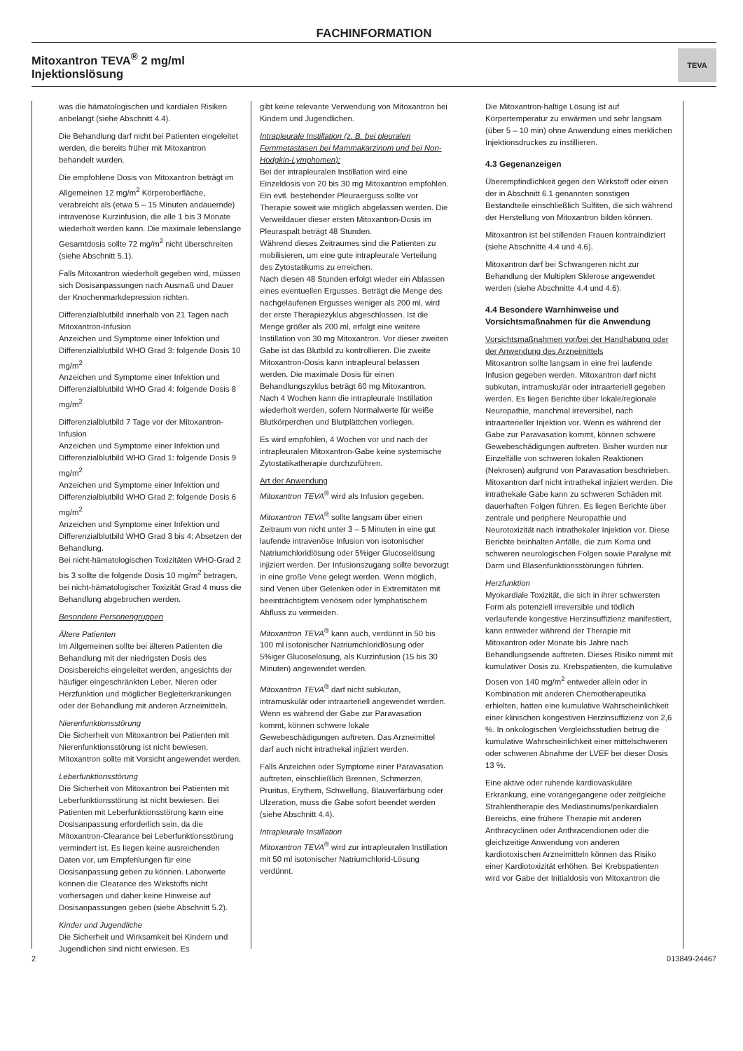FACHINFORMATION
Mitoxantron TEVA<sup>®</sup> 2 mg/ml
Injektionslösung
TEVA
was die hämatologischen und kardialen Risiken anbelangt (siehe Abschnitt 4.4).
Die Behandlung darf nicht bei Patienten eingeleitet werden, die bereits früher mit Mitoxantron behandelt wurden.
Die empfohlene Dosis von Mitoxantron beträgt im Allgemeinen 12 mg/m<sup>2</sup> Körperoberfläche, verabreicht als (etwa 5 – 15 Minuten andauernde) intravenöse Kurzinfusion, die alle 1 bis 3 Monate wiederholt werden kann. Die maximale lebenslange Gesamtdosis sollte 72 mg/m<sup>2</sup> nicht überschreiten (siehe Abschnitt 5.1).
Falls Mitoxantron wiederholt gegeben wird, müssen sich Dosisanpassungen nach Ausmaß und Dauer der Knochenmarkdepression richten.
Differenzialblutbild innerhalb von 21 Tagen nach Mitoxantron-Infusion
Anzeichen und Symptome einer Infektion und Differenzialblutbild WHO Grad 3: folgende Dosis 10 mg/m<sup>2</sup>
Anzeichen und Symptome einer Infektion und Differenzialblutbild WHO Grad 4: folgende Dosis 8 mg/m<sup>2</sup>
Differenzialblutbild 7 Tage vor der Mitoxantron-Infusion
Anzeichen und Symptome einer Infektion und Differenzialblutbild WHO Grad 1: folgende Dosis 9 mg/m<sup>2</sup>
Anzeichen und Symptome einer Infektion und Differenzialblutbild WHO Grad 2: folgende Dosis 6 mg/m<sup>2</sup>
Anzeichen und Symptome einer Infektion und Differenzialblutbild WHO Grad 3 bis 4: Absetzen der Behandlung.
Bei nicht-hämatologischen Toxizitäten WHO-Grad 2 bis 3 sollte die folgende Dosis 10 mg/m<sup>2</sup> betragen, bei nicht-hämatologischer Toxizität Grad 4 muss die Behandlung abgebrochen werden.
Besondere Personengruppen
Ältere Patienten
Im Allgemeinen sollte bei älteren Patienten die Behandlung mit der niedrigsten Dosis des Dosisbereichs eingeleitet werden, angesichts der häufiger eingeschränkten Leber, Nieren oder Herzfunktion und möglicher Begleiterkrankungen oder der Behandlung mit anderen Arzneimitteln.
Nierenfunktionsstörung
Die Sicherheit von Mitoxantron bei Patienten mit Nierenfunktionsstörung ist nicht bewiesen. Mitoxantron sollte mit Vorsicht angewendet werden.
Leberfunktionsstörung
Die Sicherheit von Mitoxantron bei Patienten mit Leberfunktionsstörung ist nicht bewiesen. Bei Patienten mit Leberfunktionsstörung kann eine Dosisanpassung erforderlich sein, da die Mitoxantron-Clearance bei Leberfunktionsstörung vermindert ist. Es liegen keine ausreichenden Daten vor, um Empfehlungen für eine Dosisanpassung geben zu können. Laborwerte können die Clearance des Wirkstoffs nicht vorhersagen und daher keine Hinweise auf Dosisanpassungen geben (siehe Abschnitt 5.2).
Kinder und Jugendliche
Die Sicherheit und Wirksamkeit bei Kindern und Jugendlichen sind nicht erwiesen. Es
gibt keine relevante Verwendung von Mitoxantron bei Kindern und Jugendlichen.
Intrapleurale Instillation (z. B. bei pleuralen Fernmetastasen bei Mammakarzinom und bei Non-Hodgkin-Lymphomen):
Bei der intrapleuralen Instillation wird eine Einzeldosis von 20 bis 30 mg Mitoxantron empfohlen. Ein evtl. bestehender Pleuraerguss sollte vor Therapie soweit wie möglich abgelassen werden. Die Verweildauer dieser ersten Mitoxantron-Dosis im Pleuraspalt beträgt 48 Stunden.
Während dieses Zeitraumes sind die Patienten zu mobilisieren, um eine gute intrapleurale Verteilung des Zytostatikums zu erreichen.
Nach diesen 48 Stunden erfolgt wieder ein Ablassen eines eventuellen Ergusses. Beträgt die Menge des nachgelaufenen Ergusses weniger als 200 ml, wird der erste Therapiezyklus abgeschlossen. Ist die Menge größer als 200 ml, erfolgt eine weitere Instillation von 30 mg Mitoxantron. Vor dieser zweiten Gabe ist das Blutbild zu kontrollieren. Die zweite Mitoxantron-Dosis kann intrapleural belassen werden. Die maximale Dosis für einen Behandlungszyklus beträgt 60 mg Mitoxantron.
Nach 4 Wochen kann die intrapleurale Instillation wiederholt werden, sofern Normalwerte für weiße Blutkörperchen und Blutplättchen vorliegen.
Es wird empfohlen, 4 Wochen vor und nach der intrapleuralen Mitoxantron-Gabe keine systemische Zytostatikatherapie durchzuführen.
Art der Anwendung
Mitoxantron TEVA<sup>®</sup> wird als Infusion gegeben.
Mitoxantron TEVA<sup>®</sup> sollte langsam über einen Zeitraum von nicht unter 3 – 5 Minuten in eine gut laufende intravenöse Infusion von isotonischer Natriumchloridlösung oder 5%iger Glucoselösung injiziert werden. Der Infusionszugang sollte bevorzugt in eine große Vene gelegt werden. Wenn möglich, sind Venen über Gelenken oder in Extremitäten mit beeinträchtigtem venösem oder lymphatischem Abfluss zu vermeiden.
Mitoxantron TEVA<sup>®</sup> kann auch, verdünnt in 50 bis 100 ml isotonischer Natriumchloridlösung oder 5%iger Glucoselösung, als Kurzinfusion (15 bis 30 Minuten) angewendet werden.
Mitoxantron TEVA<sup>®</sup> darf nicht subkutan, intramuskulär oder intraarteriell angewendet werden. Wenn es während der Gabe zur Paravasation kommt, können schwere lokale Gewebeschädigungen auftreten. Das Arzneimittel darf auch nicht intrathekal injiziert werden.
Falls Anzeichen oder Symptome einer Paravasation auftreten, einschließlich Brennen, Schmerzen, Pruritus, Erythem, Schwellung, Blauverfärbung oder Ulzeration, muss die Gabe sofort beendet werden (siehe Abschnitt 4.4).
Intrapleurale Instillation
Mitoxantron TEVA<sup>®</sup> wird zur intrapleuralen Instillation mit 50 ml isotonischer Natriumchlorid-Lösung verdünnt.
Die Mitoxantron-haltige Lösung ist auf Körpertemperatur zu erwärmen und sehr langsam (über 5 – 10 min) ohne Anwendung eines merklichen Injektionsdruckes zu instillieren.
4.3 Gegenanzeigen
Überempfindlichkeit gegen den Wirkstoff oder einen der in Abschnitt 6.1 genannten sonstigen Bestandteile einschließlich Sulfiten, die sich während der Herstellung von Mitoxantron bilden können.
Mitoxantron ist bei stillenden Frauen kontraindiziert (siehe Abschnitte 4.4 und 4.6).
Mitoxantron darf bei Schwangeren nicht zur Behandlung der Multiplen Sklerose angewendet werden (siehe Abschnitte 4.4 und 4.6).
4.4 Besondere Warnhinweise und Vorsichtsmaßnahmen für die Anwendung
Vorsichtsmaßnahmen vor/bei der Handhabung oder der Anwendung des Arzneimittels
Mitoxantron sollte langsam in eine frei laufende Infusion gegeben werden. Mitoxantron darf nicht subkutan, intramuskulär oder intraarteriell gegeben werden. Es liegen Berichte über lokale/regionale Neuropathie, manchmal irreversibel, nach intraarterieller Injektion vor. Wenn es während der Gabe zur Paravasation kommt, können schwere Gewebeschädigungen auftreten. Bisher wurden nur Einzelfälle von schweren lokalen Reaktionen (Nekrosen) aufgrund von Paravasation beschrieben. Mitoxantron darf nicht intrathekal injiziert werden. Die intrathekale Gabe kann zu schweren Schäden mit dauerhaften Folgen führen. Es liegen Berichte über zentrale und periphere Neuropathie und Neurotoxizität nach intrathekaler Injektion vor. Diese Berichte beinhalten Anfälle, die zum Koma und schweren neurologischen Folgen sowie Paralyse mit Darm und Blasenfunktionsstörungen führten.
Herzfunktion
Myokardiale Toxizität, die sich in ihrer schwersten Form als potenziell irreversible und tödlich verlaufende kongestive Herzinsuffizienz manifestiert, kann entweder während der Therapie mit Mitoxantron oder Monate bis Jahre nach Behandlungsende auftreten. Dieses Risiko nimmt mit kumulativer Dosis zu. Krebspatienten, die kumulative Dosen von 140 mg/m<sup>2</sup> entweder allein oder in Kombination mit anderen Chemotherapeutika erhielten, hatten eine kumulative Wahrscheinlichkeit einer klinischen kongestiven Herzinsuffizienz von 2,6 %. In onkologischen Vergleichsstudien betrug die kumulative Wahrscheinlichkeit einer mittelschweren oder schweren Abnahme der LVEF bei dieser Dosis 13 %.
Eine aktive oder ruhende kardiovaskuläre Erkrankung, eine vorangegangene oder zeitgleiche Strahlentherapie des Mediastinums/perikardialen Bereichs, eine frühere Therapie mit anderen Anthracyclinen oder Anthracendionen oder die gleichzeitige Anwendung von anderen kardiotoxischen Arzneimitteln können das Risiko einer Kardiotoxizität erhöhen. Bei Krebspatienten wird vor Gabe der Initialdosis von Mitoxantron die
2 013849-24467